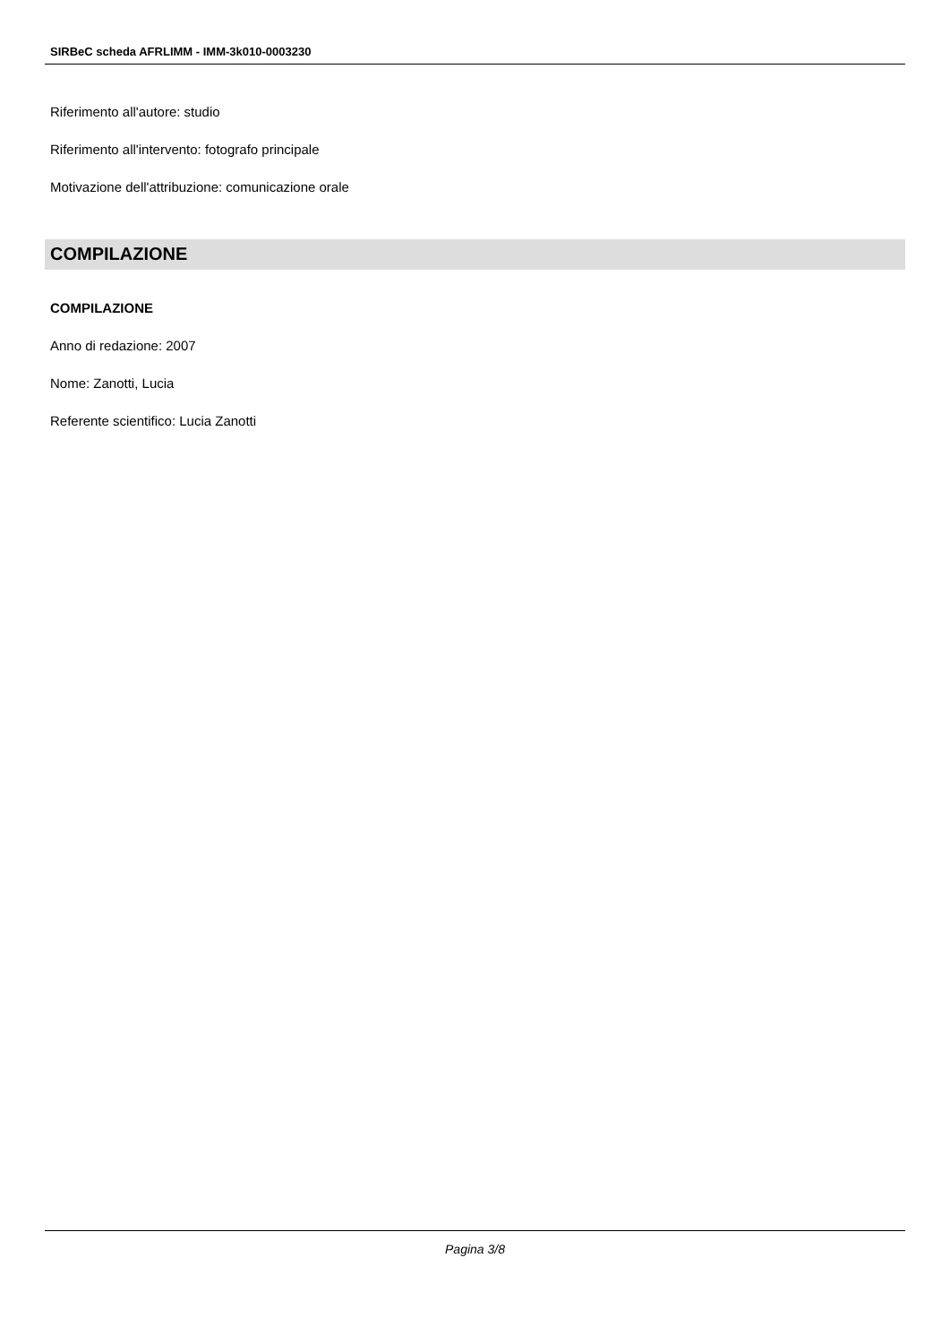SIRBeC scheda AFRLIMM - IMM-3k010-0003230
Riferimento all'autore: studio
Riferimento all'intervento: fotografo principale
Motivazione dell'attribuzione: comunicazione orale
COMPILAZIONE
COMPILAZIONE
Anno di redazione: 2007
Nome: Zanotti, Lucia
Referente scientifico: Lucia Zanotti
Pagina 3/8